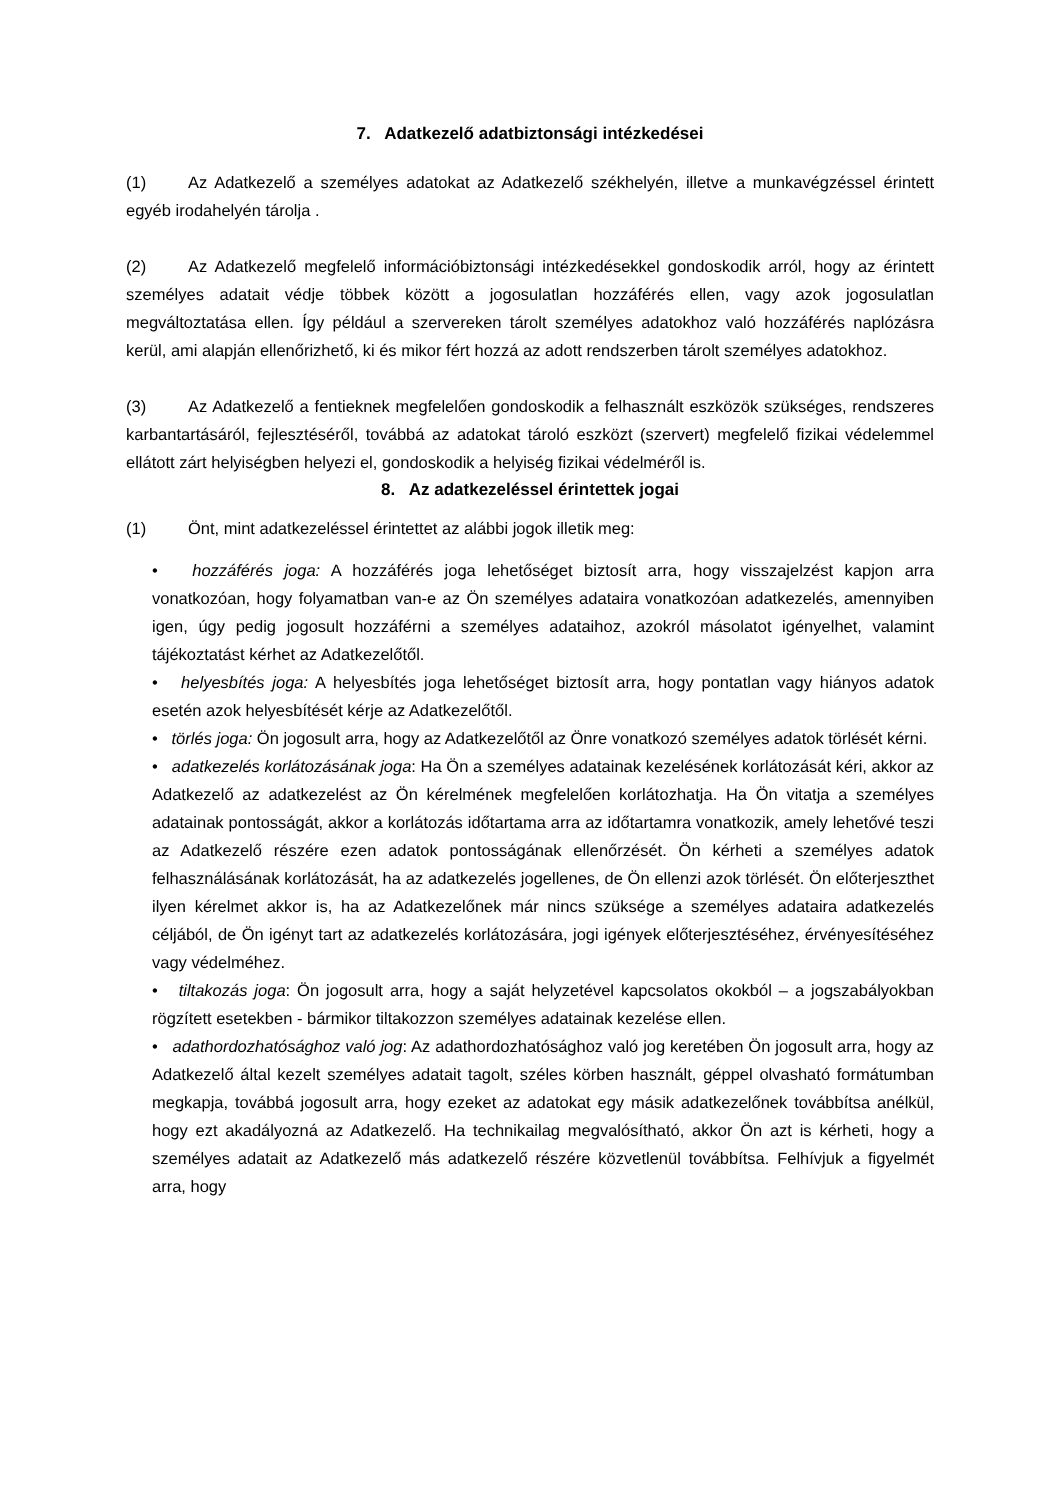7. Adatkezelő adatbiztonsági intézkedései
(1) Az Adatkezelő a személyes adatokat az Adatkezelő székhelyén, illetve a munkavégzéssel érintett egyéb irodahelyén tárolja .
(2) Az Adatkezelő megfelelő információbiztonsági intézkedésekkel gondoskodik arról, hogy az érintett személyes adatait védje többek között a jogosulatlan hozzáférés ellen, vagy azok jogosulatlan megváltoztatása ellen. Így például a szervereken tárolt személyes adatokhoz való hozzáférés naplózásra kerül, ami alapján ellenőrizhető, ki és mikor fért hozzá az adott rendszerben tárolt személyes adatokhoz.
(3) Az Adatkezelő a fentieknek megfelelően gondoskodik a felhasznált eszközök szükséges, rendszeres karbantartásáról, fejlesztéséről, továbbá az adatokat tároló eszközt (szervert) megfelelő fizikai védelemmel ellátott zárt helyiségben helyezi el, gondoskodik a helyiség fizikai védelméről is.
8. Az adatkezeléssel érintettek jogai
(1) Önt, mint adatkezeléssel érintettet az alábbi jogok illetik meg:
• hozzáférés joga: A hozzáférés joga lehetőséget biztosít arra, hogy visszajelzést kapjon arra vonatkozóan, hogy folyamatban van-e az Ön személyes adataira vonatkozóan adatkezelés, amennyiben igen, úgy pedig jogosult hozzáférni a személyes adataihoz, azokról másolatot igényelhet, valamint tájékoztatást kérhet az Adatkezelőtől.
• helyesbítés joga: A helyesbítés joga lehetőséget biztosít arra, hogy pontatlan vagy hiányos adatok esetén azok helyesbítését kérje az Adatkezelőtől.
• törlés joga: Ön jogosult arra, hogy az Adatkezelőtől az Önre vonatkozó személyes adatok törlését kérni.
• adatkezelés korlátozásának joga: Ha Ön a személyes adatainak kezelésének korlátozását kéri, akkor az Adatkezelő az adatkezelést az Ön kérelmének megfelelően korlátozhatja. Ha Ön vitatja a személyes adatainak pontosságát, akkor a korlátozás időtartama arra az időtartamra vonatkozik, amely lehetővé teszi az Adatkezelő részére ezen adatok pontosságának ellenőrzését. Ön kérheti a személyes adatok felhasználásának korlátozását, ha az adatkezelés jogellenes, de Ön ellenzi azok törlését. Ön előterjeszthet ilyen kérelmet akkor is, ha az Adatkezelőnek már nincs szüksége a személyes adataira adatkezelés céljából, de Ön igényt tart az adatkezelés korlátozására, jogi igények előterjesztéséhez, érvényesítéséhez vagy védelméhez.
• tiltakozás joga: Ön jogosult arra, hogy a saját helyzetével kapcsolatos okokból – a jogszabályokban rögzített esetekben - bármikor tiltakozzon személyes adatainak kezelése ellen.
• adathordozhatósághoz való jog: Az adathordozhatósághoz való jog keretében Ön jogosult arra, hogy az Adatkezelő által kezelt személyes adatait tagolt, széles körben használt, géppel olvasható formátumban megkapja, továbbá jogosult arra, hogy ezeket az adatokat egy másik adatkezelőnek továbbítsa anélkül, hogy ezt akadályozná az Adatkezelő. Ha technikailag megvalósítható, akkor Ön azt is kérheti, hogy a személyes adatait az Adatkezelő más adatkezelő részére közvetlenül továbbítsa. Felhívjuk a figyelmét arra, hogy